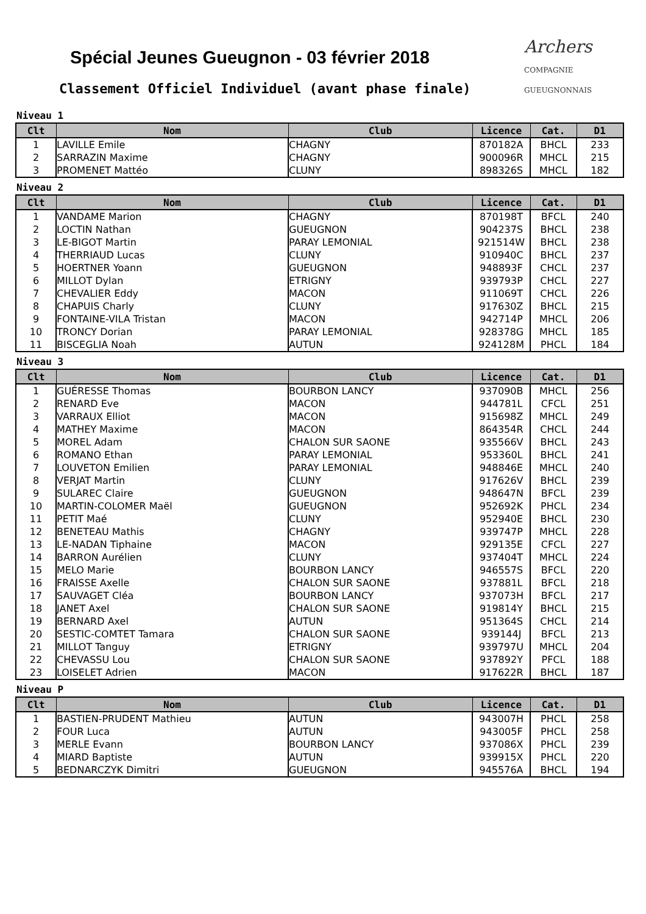Archers
COMPAGNIE GUEUGNONNAIS
Spécial Jeunes Gueugnon - 03 février 2018
Classement Officiel Individuel (avant phase finale)
Niveau 1
| Clt | Nom | Club | Licence | Cat. | D1 |
| --- | --- | --- | --- | --- | --- |
| 1 | LAVILLE Emile | CHAGNY | 870182A | BHCL | 233 |
| 2 | SARRAZIN Maxime | CHAGNY | 900096R | MHCL | 215 |
| 3 | PROMENET Mattéo | CLUNY | 898326S | MHCL | 182 |
Niveau 2
| Clt | Nom | Club | Licence | Cat. | D1 |
| --- | --- | --- | --- | --- | --- |
| 1 | VANDAME Marion | CHAGNY | 870198T | BFCL | 240 |
| 2 | LOCTIN Nathan | GUEUGNON | 904237S | BHCL | 238 |
| 3 | LE-BIGOT Martin | PARAY LEMONIAL | 921514W | BHCL | 238 |
| 4 | THERRIAUD Lucas | CLUNY | 910940C | BHCL | 237 |
| 5 | HOERTNER Yoann | GUEUGNON | 948893F | CHCL | 237 |
| 6 | MILLOT Dylan | ETRIGNY | 939793P | CHCL | 227 |
| 7 | CHEVALIER Eddy | MACON | 911069T | CHCL | 226 |
| 8 | CHAPUIS Charly | CLUNY | 917630Z | BHCL | 215 |
| 9 | FONTAINE-VILA Tristan | MACON | 942714P | MHCL | 206 |
| 10 | TRONCY Dorian | PARAY LEMONIAL | 928378G | MHCL | 185 |
| 11 | BISCEGLIA Noah | AUTUN | 924128M | PHCL | 184 |
Niveau 3
| Clt | Nom | Club | Licence | Cat. | D1 |
| --- | --- | --- | --- | --- | --- |
| 1 | GUÉRESSE Thomas | BOURBON LANCY | 937090B | MHCL | 256 |
| 2 | RENARD Eve | MACON | 944781L | CFCL | 251 |
| 3 | VARRAUX Elliot | MACON | 915698Z | MHCL | 249 |
| 4 | MATHEY Maxime | MACON | 864354R | CHCL | 244 |
| 5 | MOREL Adam | CHALON SUR SAONE | 935566V | BHCL | 243 |
| 6 | ROMANO Ethan | PARAY LEMONIAL | 953360L | BHCL | 241 |
| 7 | LOUVETON Emilien | PARAY LEMONIAL | 948846E | MHCL | 240 |
| 8 | VERJAT Martin | CLUNY | 917626V | BHCL | 239 |
| 9 | SULAREC Claire | GUEUGNON | 948647N | BFCL | 239 |
| 10 | MARTIN-COLOMER Maël | GUEUGNON | 952692K | PHCL | 234 |
| 11 | PETIT Maé | CLUNY | 952940E | BHCL | 230 |
| 12 | BENETEAU Mathis | CHAGNY | 939747P | MHCL | 228 |
| 13 | LE-NADAN Tiphaine | MACON | 929135E | CFCL | 227 |
| 14 | BARRON Aurélien | CLUNY | 937404T | MHCL | 224 |
| 15 | MELO Marie | BOURBON LANCY | 946557S | BFCL | 220 |
| 16 | FRAISSE Axelle | CHALON SUR SAONE | 937881L | BFCL | 218 |
| 17 | SAUVAGET Cléa | BOURBON LANCY | 937073H | BFCL | 217 |
| 18 | JANET Axel | CHALON SUR SAONE | 919814Y | BHCL | 215 |
| 19 | BERNARD Axel | AUTUN | 951364S | CHCL | 214 |
| 20 | SESTIC-COMTET Tamara | CHALON SUR SAONE | 939144J | BFCL | 213 |
| 21 | MILLOT Tanguy | ETRIGNY | 939797U | MHCL | 204 |
| 22 | CHEVASSU Lou | CHALON SUR SAONE | 937892Y | PFCL | 188 |
| 23 | LOISELET Adrien | MACON | 917622R | BHCL | 187 |
Niveau P
| Clt | Nom | Club | Licence | Cat. | D1 |
| --- | --- | --- | --- | --- | --- |
| 1 | BASTIEN-PRUDENT Mathieu | AUTUN | 943007H | PHCL | 258 |
| 2 | FOUR Luca | AUTUN | 943005F | PHCL | 258 |
| 3 | MERLE Evann | BOURBON LANCY | 937086X | PHCL | 239 |
| 4 | MIARD Baptiste | AUTUN | 939915X | PHCL | 220 |
| 5 | BEDNARCZYK Dimitri | GUEUGNON | 945576A | BHCL | 194 |